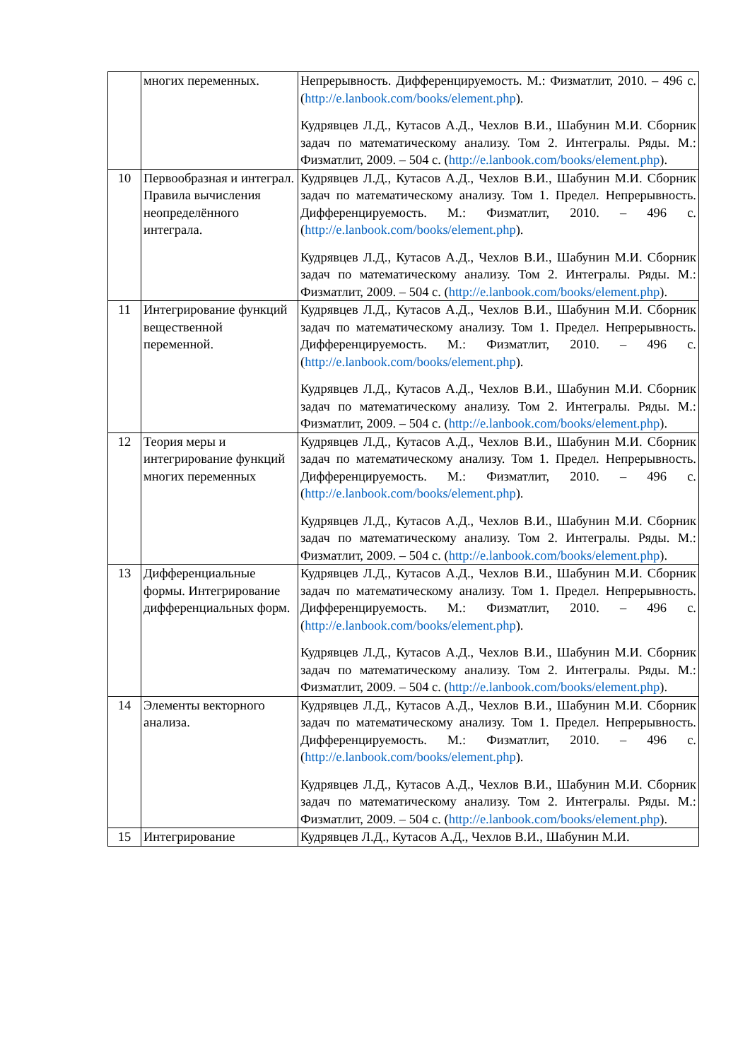| | многих переменных. | Непрерывность. Дифференцируемость. М.: Физматлит, 2010. – 496 с. ( http://e.lanbook.com/books/element.php ). Кудрявцев Л.Д., Кутасов А.Д., Чехлов В.И., Шабунин М.И. Сборник задач по математическому анализу. Том 2. Интегралы. Ряды. М.: Физматлит, 2009. – 504 с. ( http://e.lanbook.com/books/element.php ). |
| 10 | Первообразная и интеграл. Правила вычисления неопределённого интеграла. | Кудрявцев Л.Д., Кутасов А.Д., Чехлов В.И., Шабунин М.И. Сборник задач по математическому анализу. Том 1. Предел. Непрерывность. Дифференцируемость. М.: Физматлит, 2010. – 496 с. ( http://e.lanbook.com/books/element.php ). Кудрявцев Л.Д., Кутасов А.Д., Чехлов В.И., Шабунин М.И. Сборник задач по математическому анализу. Том 2. Интегралы. Ряды. М.: Физматлит, 2009. – 504 с. ( http://e.lanbook.com/books/element.php ). |
| 11 | Интегрирование функций вещественной переменной. | Кудрявцев Л.Д., Кутасов А.Д., Чехлов В.И., Шабунин М.И. Сборник задач по математическому анализу. Том 1. Предел. Непрерывность. Дифференцируемость. М.: Физматлит, 2010. – 496 с. ( http://e.lanbook.com/books/element.php ). Кудрявцев Л.Д., Кутасов А.Д., Чехлов В.И., Шабунин М.И. Сборник задач по математическому анализу. Том 2. Интегралы. Ряды. М.: Физматлит, 2009. – 504 с. ( http://e.lanbook.com/books/element.php ). |
| 12 | Теория меры и интегрирование функций многих переменных | Кудрявцев Л.Д., Кутасов А.Д., Чехлов В.И., Шабунин М.И. Сборник задач по математическому анализу. Том 1. Предел. Непрерывность. Дифференцируемость. М.: Физматлит, 2010. – 496 с. ( http://e.lanbook.com/books/element.php ). Кудрявцев Л.Д., Кутасов А.Д., Чехлов В.И., Шабунин М.И. Сборник задач по математическому анализу. Том 2. Интегралы. Ряды. М.: Физматлит, 2009. – 504 с. ( http://e.lanbook.com/books/element.php ). |
| 13 | Дифференциальные формы. Интегрирование дифференциальных форм. | Кудрявцев Л.Д., Кутасов А.Д., Чехлов В.И., Шабунин М.И. Сборник задач по математическому анализу. Том 1. Предел. Непрерывность. Дифференцируемость. М.: Физматлит, 2010. – 496 с. ( http://e.lanbook.com/books/element.php ). Кудрявцев Л.Д., Кутасов А.Д., Чехлов В.И., Шабунин М.И. Сборник задач по математическому анализу. Том 2. Интегралы. Ряды. М.: Физматлит, 2009. – 504 с. ( http://e.lanbook.com/books/element.php ). |
| 14 | Элементы векторного анализа. | Кудрявцев Л.Д., Кутасов А.Д., Чехлов В.И., Шабунин М.И. Сборник задач по математическому анализу. Том 1. Предел. Непрерывность. Дифференцируемость. М.: Физматлит, 2010. – 496 с. ( http://e.lanbook.com/books/element.php ). Кудрявцев Л.Д., Кутасов А.Д., Чехлов В.И., Шабунин М.И. Сборник задач по математическому анализу. Том 2. Интегралы. Ряды. М.: Физматлит, 2009. – 504 с. ( http://e.lanbook.com/books/element.php ). |
| 15 | Интегрирование | Кудрявцев Л.Д., Кутасов А.Д., Чехлов В.И., Шабунин М.И. |